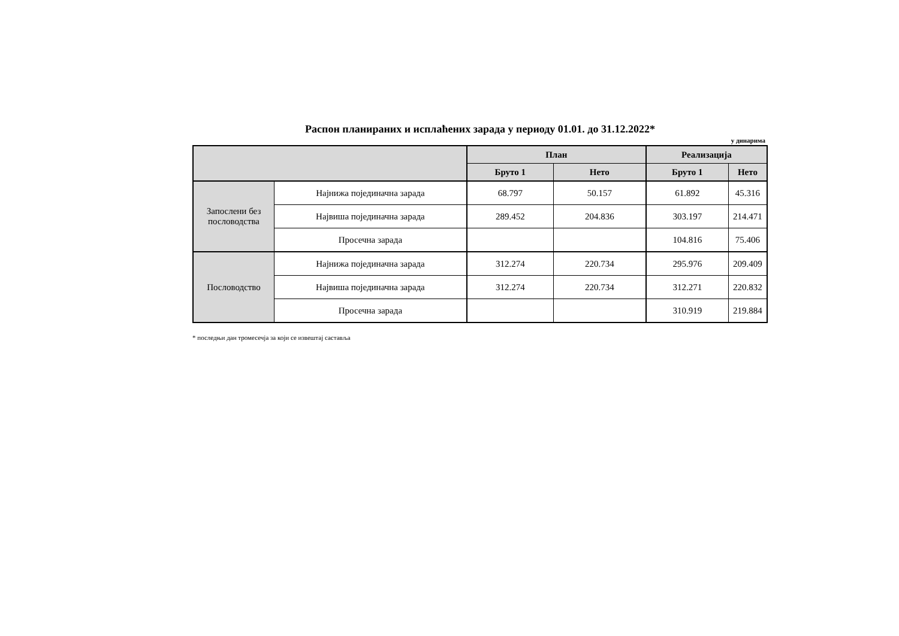Распон планираних и исплаћених зарада у периоду 01.01. до 31.12.2022*
у динарима
| | | План | | Реализација | |
| --- | --- | --- | --- | --- | --- |
| | | Бруто 1 | Нето | Бруто 1 | Нето |
| Запослени без пословодства | Најнижа појединачна зарада | 68.797 | 50.157 | 61.892 | 45.316 |
| | Највиша појединачна зарада | 289.452 | 204.836 | 303.197 | 214.471 |
| | Просечна зарада | | | 104.816 | 75.406 |
| Пословодство | Најнижа појединачна зарада | 312.274 | 220.734 | 295.976 | 209.409 |
| | Највиша појединачна зарада | 312.274 | 220.734 | 312.271 | 220.832 |
| | Просечна зарада | | | 310.919 | 219.884 |
* последњи дан тромесечја за који се извештај саставља